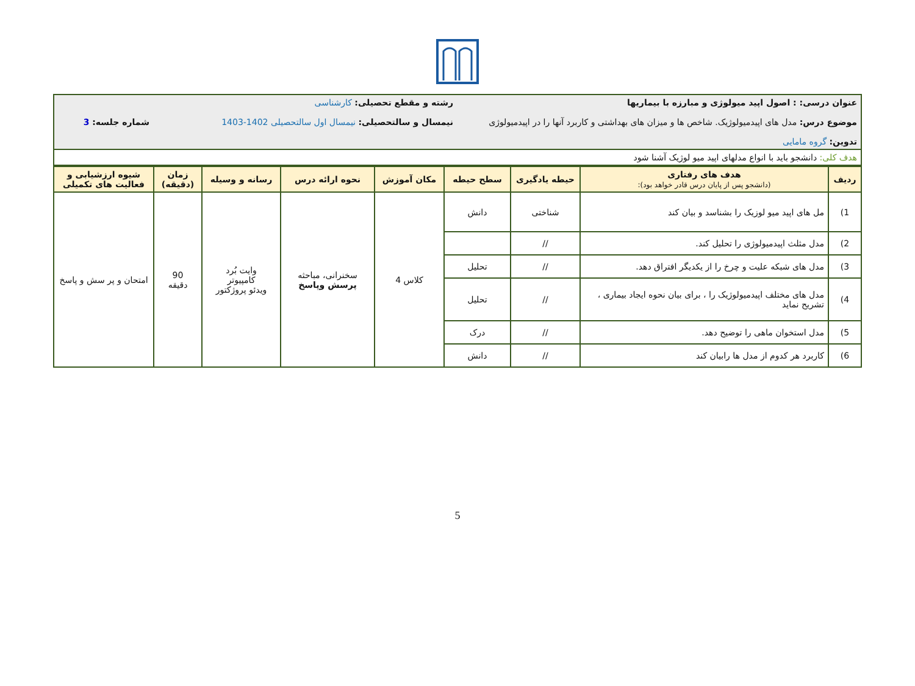| عنوان درسی: : اصول اپید میولوژی و مبارزه با بیماریها موضوع درس: مدل های اپیدمیولوژیک. شاخص ها و میزان های بهداشتی و کاربرد آنها را در اپیدمیولوژی تدوین: گروه مامایی | رشته و مقطع تحصیلی: کارشناسی نیمسال و سالتحصیلی: نیمسال اول سالتحصیلی 1402-1403 | شماره جلسه: 3 |
| هدف کلی: دانشجو باید با انواع مدلهای اپید میو لوژیک آشنا شود | | |
| ردیف | هدف های رفتاری (دانشجو پس از پایان درس قادر خواهد بود): | حیطه یادگیری | سطح حیطه | مکان آموزش | نحوه ارائه درس | رسانه و وسیله | زمان (دقیقه) | شیوه ارزشیابی و فعالیت های تکمیلی |
| --- | --- | --- | --- | --- | --- | --- | --- | --- |
| 1) | مل های اپید میو لوزیک را بشناسد و بیان کند | شناختی | دانش | کلاس 4 | سخنرانی، مباحثه پرسش وپاسخ | وایت بُرد کامپیوتر ویدئو پروژکتور | 90 دقیقه | امتحان و پر سش و پاسخ |
| 2) | مدل مثلث اپیدمیولوژی را تحلیل کند. | // | | | | | | |
| 3) | مدل های شبکه علیت و چرخ را از یکدیگر افتراق دهد. | // | تحلیل | | | | | |
| 4) | مدل های مختلف اپیدمیولوژیک را ، برای بیان نحوه ایجاد بیماری ، تشریح نماید | // | تحلیل | | | | | |
| 5) | مدل استخوان ماهی را توضیح دهد. | // | درک | | | | | |
| 6) | کاربرد هر کدوم از مدل ها رابیان کند | // | دانش | | | | | |
5